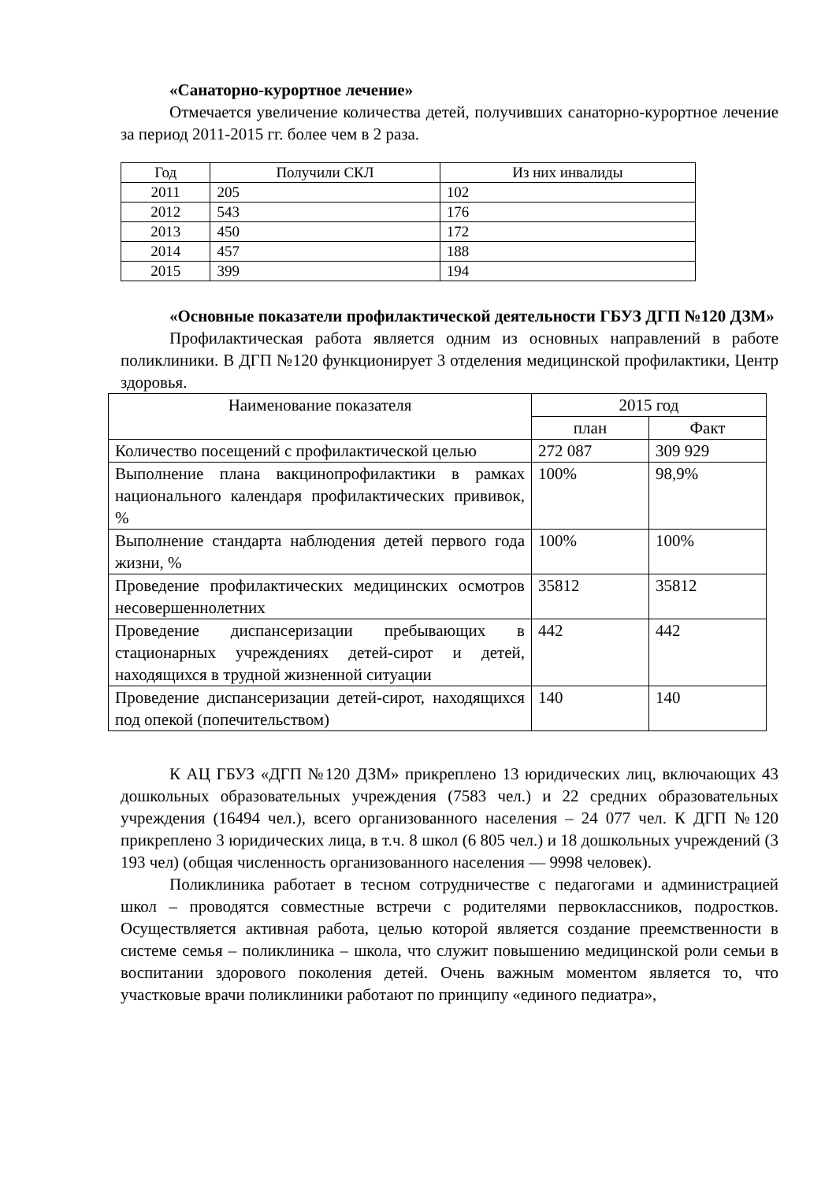«Санаторно-курортное лечение»
Отмечается увеличение количества детей, получивших санаторно-курортное лечение за период 2011-2015 гг. более чем в 2 раза.
| Год | Получили СКЛ | Из них инвалиды |
| --- | --- | --- |
| 2011 | 205 | 102 |
| 2012 | 543 | 176 |
| 2013 | 450 | 172 |
| 2014 | 457 | 188 |
| 2015 | 399 | 194 |
«Основные показатели профилактической деятельности ГБУЗ ДГП №120 ДЗМ»
Профилактическая работа является одним из основных направлений в работе поликлиники. В ДГП №120 функционирует 3 отделения медицинской профилактики, Центр здоровья.
| Наименование показателя | 2015 год | |
| --- | --- | --- |
| | план | Факт |
| Количество посещений с профилактической целью | 272 087 | 309 929 |
| Выполнение плана вакцинопрофилактики в рамках национального календаря профилактических прививок, % | 100% | 98,9% |
| Выполнение стандарта наблюдения детей первого года жизни, % | 100% | 100% |
| Проведение профилактических медицинских осмотров несовершеннолетних | 35812 | 35812 |
| Проведение диспансеризации пребывающих в стационарных учреждениях детей-сирот и детей, находящихся в трудной жизненной ситуации | 442 | 442 |
| Проведение диспансеризации детей-сирот, находящихся под опекой (попечительством) | 140 | 140 |
К АЦ ГБУЗ «ДГП №120 ДЗМ» прикреплено 13 юридических лиц, включающих 43 дошкольных образовательных учреждения (7583 чел.) и 22 средних образовательных учреждения (16494 чел.), всего организованного населения – 24 077 чел. К ДГП №120 прикреплено 3 юридических лица, в т.ч. 8 школ (6 805 чел.) и 18 дошкольных учреждений (3 193 чел) (общая численность организованного населения — 9998 человек).
Поликлиника работает в тесном сотрудничестве с педагогами и администрацией школ – проводятся совместные встречи с родителями первоклассников, подростков. Осуществляется активная работа, целью которой является создание преемственности в системе семья – поликлиника – школа, что служит повышению медицинской роли семьи в воспитании здорового поколения детей. Очень важным моментом является то, что участковые врачи поликлиники работают по принципу «единого педиатра»,